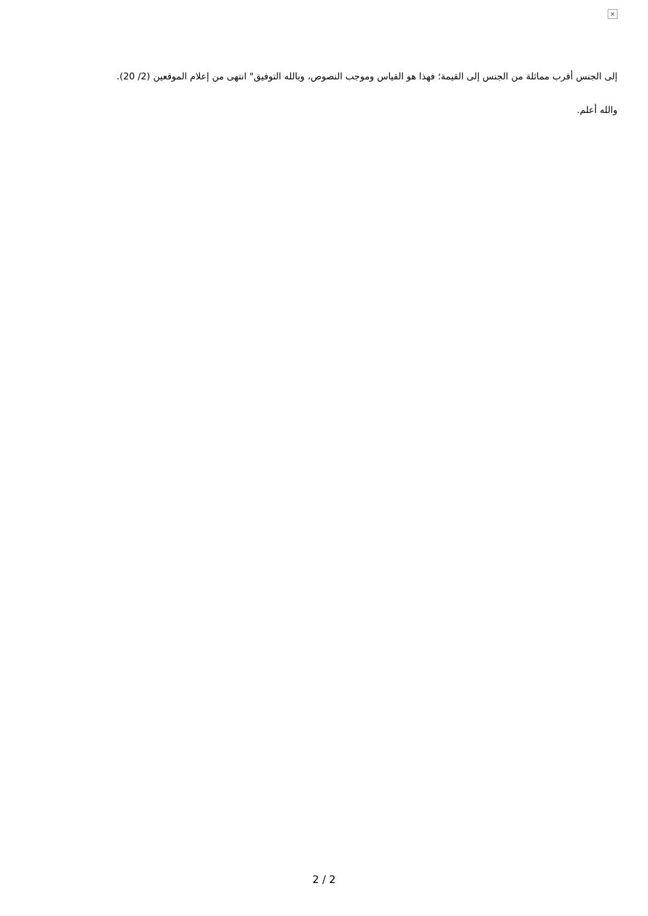×
إلى الجنس أقرب مماثلة من الجنس إلى القيمة؛ فهذا هو القياس وموجب النصوص، وبالله التوفيق" انتهى من إعلام الموقعين (2/ 20).
والله أعلم.
2 / 2